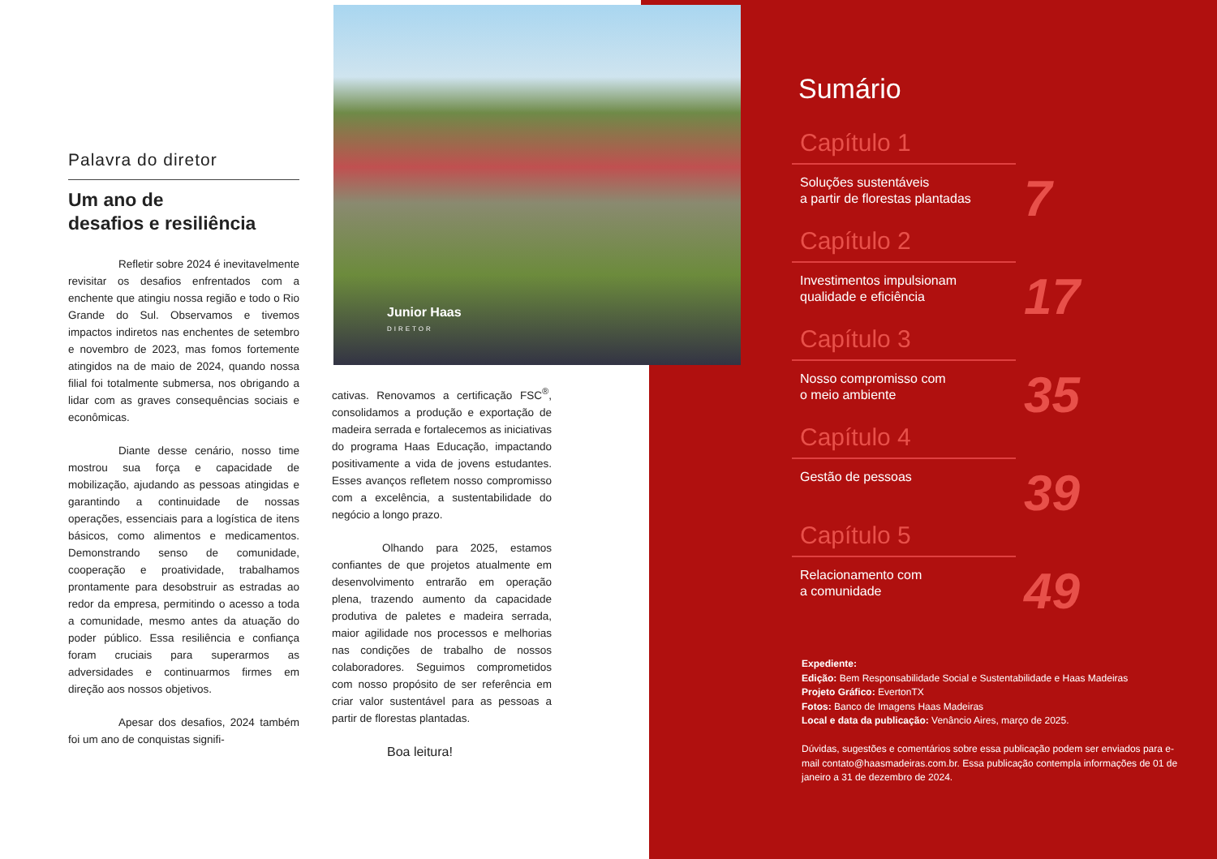Palavra do diretor
Um ano de
desafios e resiliência
Refletir sobre 2024 é inevitavelmente revisitar os desafios enfrentados com a enchente que atingiu nossa região e todo o Rio Grande do Sul. Observamos e tivemos impactos indiretos nas enchentes de setembro e novembro de 2023, mas fomos fortemente atingidos na de maio de 2024, quando nossa filial foi totalmente submersa, nos obrigando a lidar com as graves consequências sociais e econômicas.
Diante desse cenário, nosso time mostrou sua força e capacidade de mobilização, ajudando as pessoas atingidas e garantindo a continuidade de nossas operações, essenciais para a logística de itens básicos, como alimentos e medicamentos. Demonstrando senso de comunidade, cooperação e proatividade, trabalhamos prontamente para desobstruir as estradas ao redor da empresa, permitindo o acesso a toda a comunidade, mesmo antes da atuação do poder público. Essa resiliência e confiança foram cruciais para superarmos as adversidades e continuarmos firmes em direção aos nossos objetivos.
Apesar dos desafios, 2024 também foi um ano de conquistas signifi-
Junior Haas
DIRETOR
cativas. Renovamos a certificação FSC<sup>®</sup>, consolidamos a produção e exportação de madeira serrada e fortalecemos as iniciativas do programa Haas Educação, impactando positivamente a vida de jovens estudantes. Esses avanços refletem nosso compromisso com a excelência, a sustentabilidade do negócio a longo prazo.
Olhando para 2025, estamos confiantes de que projetos atualmente em desenvolvimento entrarão em operação plena, trazendo aumento da capacidade produtiva de paletes e madeira serrada, maior agilidade nos processos e melhorias nas condições de trabalho de nossos colaboradores. Seguimos comprometidos com nosso propósito de ser referência em criar valor sustentável para as pessoas a partir de florestas plantadas.
Boa leitura!
Sumário
Capítulo 1
Soluções sustentáveis
a partir de florestas plantadas
7
Capítulo 2
Investimentos impulsionam
qualidade e eficiência
17
Capítulo 3
Nosso compromisso com
o meio ambiente
35
Capítulo 4
Gestão de pessoas
39
Capítulo 5
Relacionamento com
a comunidade
49
Expediente:
Edição: Bem Responsabilidade Social e Sustentabilidade e Haas Madeiras
Projeto Gráfico: EvertonTX
Fotos: Banco de Imagens Haas Madeiras
Local e data da publicação: Venâncio Aires, março de 2025.
Dúvidas, sugestões e comentários sobre essa publicação podem ser enviados para e-mail contato@haasmadeiras.com.br. Essa publicação contempla informações de 01 de janeiro a 31 de dezembro de 2024.